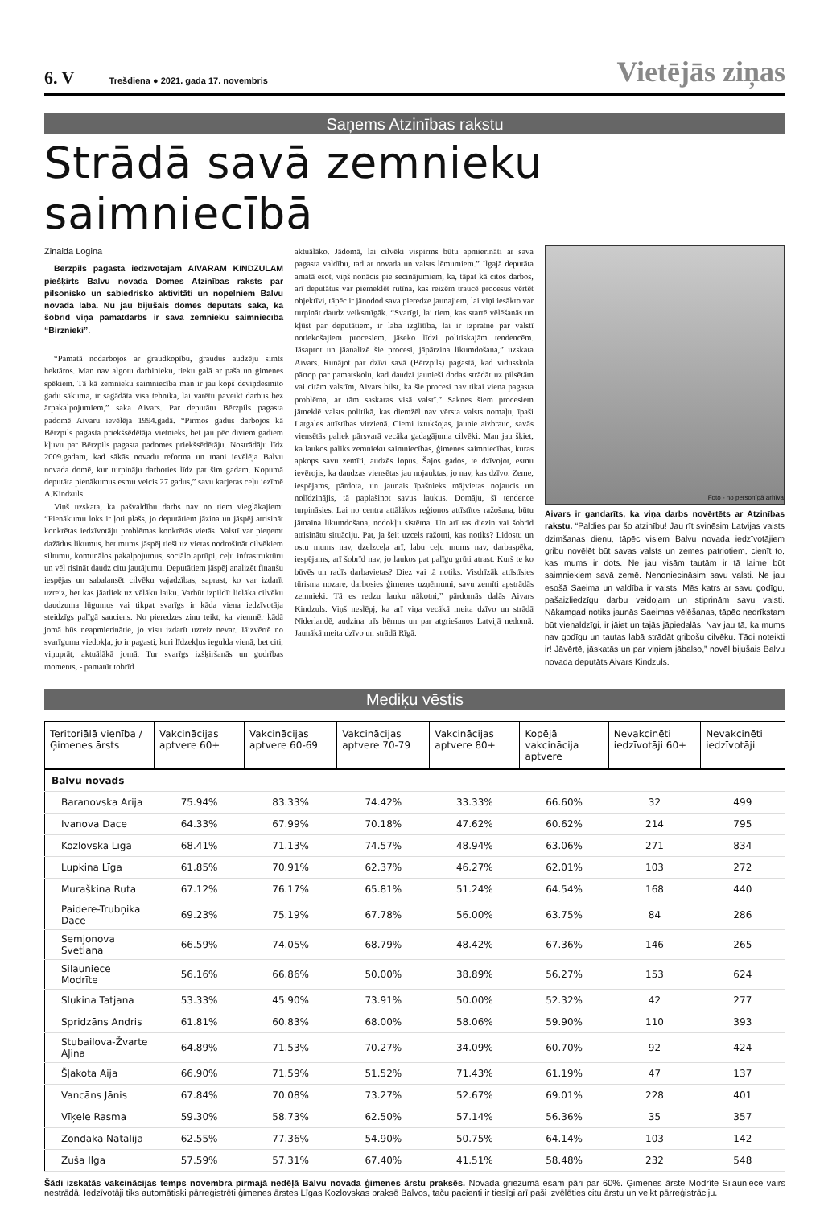6. V Trešdiena ● 2021. gada 17. novembris
Vietējās ziņas
Saņems Atzinības rakstu
Strādā savā zemnieku saimniecībā
Zinaida Logina
Bērzpils pagasta iedzīvotājam AIVARAM KINDZULAM piešķirts Balvu novada Domes Atzinības raksts par pilsonisko un sabiedrisko aktivitāti un nopelniem Balvu novada labā. Nu jau bijušais domes deputāts saka, ka šobrīd viņa pamatdarbs ir savā zemnieku saimniecībā “Birznieki”.
“Pamatā nodarbojos ar graudkopību, graudus audzēju simts hektāros. Man nav algotu darbinieku, tieku galā ar paša un ģimenes spēkiem. Tā kā zemnieku saimniecība man ir jau kopš deviņdesmito gadu sākuma, ir sagādāta visa tehnika, lai varētu paveikt darbus bez ārpakalpojumiem,” saka Aivars. Par deputātu Bērzpils pagasta padomē Aivaru ievēlēja 1994.gadā. “Pirmos gadus darbojos kā Bērzpils pagasta priekšsēdētāja vietnieks, bet jau pēc diviem gadiem kļuvu par Bērzpils pagasta padomes priekšsēdētāju. Nostrādāju līdz 2009.gadam, kad sākās novadu reforma un mani ievēlēja Balvu novada domē, kur turpināju darboties līdz pat šim gadam. Kopumā deputāta pienākumus esmu veicis 27 gadus,” savu karjeras ceļu iezīmē A.Kindzuls.
Viņš uzskata, ka pašvaldību darbs nav no tiem vieglākajiem: “Pienākumu loks ir ļoti plašs, jo deputātiem jāzina un jāspēj atrisināt konkrētas iedzīvotāju problēmas konkrētās vietās. Valstī var pieņemt dažādus likumus, bet mums jāspēj tieši uz vietas nodrošināt cilvēkiem siltumu, komunālos pakalpojumus, sociālo aprūpi, ceļu infrastruktūru un vēl risināt daudz citu jautājumu. Deputātiem jāspēj analizēt finanšu iespējas un sabalansēt cilvēku vajadzības, saprast, ko var izdarīt uzreiz, bet kas jāatliek uz vēlāku laiku. Varbūt izpildīt lielāka cilvēku daudzuma lūgumus vai tikpat svarīgs ir kāda viena iedzīvotāja steidzīgs palīgā sauciens. No pieredzes zinu teikt, ka vienmēr kādā jomā būs neapmierinātie, jo visu izdarīt uzreiz nevar. Jāizvērtē no svarīguma viedokļa, jo ir pagasti, kuri līdzekļus iegulda vienā, bet citi, viņuprāt, aktuālākā jomā. Tur svarīgs izšķiršanās un gudrības moments, - pamanīt tobrīd
aktuālāko. Jādomā, lai cilvēki vispirms būtu apmierināti ar sava pagasta valdību, tad ar novada un valsts lēmumiem.” Ilgajā deputāta amatā esot, viņš nonācis pie secinājumiem, ka, tāpat kā citos darbos, arī deputātus var piemeklēt rutīna, kas reizēm traucē procesus vērtēt objektīvi, tāpēc ir jānodod sava pieredze jaunajiem, lai viņi iesākto var turpināt daudz veiksmīgāk. “Svarīgi, lai tiem, kas startē vēlēšanās un kļūst par deputātiem, ir laba izglītība, lai ir izpratne par valstī notiekošajiem procesiem, jāseko līdzi politiskajām tendencēm. Jāsaprot un jāanalizē šie procesi, jāpārzina likumdošana,” uzskata Aivars. Runājot par dzīvi savā (Bērzpils) pagastā, kad vidusskola pārtop par pamatskolu, kad daudzi jaunieši dodas strādāt uz pilsētām vai citām valstīm, Aivars bilst, ka šie procesi nav tikai viena pagasta problēma, ar tām saskaras visā valstī.” Saknes šiem procesiem jāmeklē valsts politikā, kas diemžēl nav vērsta valsts nomaļu, īpaši Latgales attīstības virzienā. Ciemi iztukšojas, jaunie aizbrauc, savās viensētās paliek pārsvarā vecāka gadagājuma cilvēki. Man jau šķiet, ka laukos paliks zemnieku saimniecības, ģimenes saimniecības, kuras apkops savu zemīti, audzēs lopus. Šajos gados, te dzīvojot, esmu ievērojis, ka daudzas viensētas jau nojauktas, jo nav, kas dzīvo. Zeme, iespējams, pārdota, un jaunais īpašnieks mājvietas nojaucis un nolīdzinājis, tā paplašinot savus laukus. Domāju, šī tendence turpināsies. Lai no centra attālākos reģionos attīstītos ražošana, būtu jāmaina likumdošana, nodokļu sistēma. Un arī tas diezin vai šobrīd atrisinātu situāciju. Pat, ja šeit uzcels ražotni, kas notiks? Lidostu un ostu mums nav, dzelzceļa arī, labu ceļu mums nav, darbaspēka, iespējams, arī šobrīd nav, jo laukos pat palīgu grūti atrast. Kurš te ko būvēs un radīs darbavietas? Diez vai tā notiks. Visdrīzāk attīstīsies tūrisma nozare, darbosies ģimenes uzņēmumi, savu zemīti apstrādās zemnieki. Tā es redzu lauku nākotni,” pārdomās dalās Aivars Kindzuls. Viņš neslēpj, ka arī viņa vecākā meita dzīvo un strādā Nīderlandē, audzina trīs bērnus un par atgriešanos Latvijā nedomā. Jaunākā meita dzīvo un strādā Rīgā.
Foto - no personīgā arhīva
Aivars ir gandarīts, ka viņa darbs novērtēts ar Atzinības rakstu. “Paldies par šo atzinību! Jau rīt svinēsim Latvijas valsts dzimšanas dienu, tāpēc visiem Balvu novada iedzīvotājiem gribu novēlēt būt savas valsts un zemes patriotiem, cienīt to, kas mums ir dots. Ne jau visām tautām ir tā laime būt saimniekiem savā zemē. Nenoniecināsim savu valsti. Ne jau esošā Saeima un valdība ir valsts. Mēs katrs ar savu godīgu, pašaizliedzīgu darbu veidojam un stiprinām savu valsti. Nākamgad notiks jaunās Saeimas vēlēšanas, tāpēc nedrīkstam būt vienaldzīgi, ir jāiet un tajās jāpiedalās. Nav jau tā, ka mums nav godīgu un tautas labā strādāt gribošu cilvēku. Tādi noteikti ir! Jāvērtē, jāskatās un par viņiem jābalso,” novēl bijušais Balvu novada deputāts Aivars Kindzuls.
Mediķu vēstis
| Teritoriālā vienība / Ģimenes ārsts | Vakcinācijas aptvere 60+ | Vakcinācijas aptvere 60-69 | Vakcinācijas aptvere 70-79 | Vakcinācijas aptvere 80+ | Kopējā vakcinācija aptvere | Nevakcinēti iedzīvotāji 60+ | Nevakcinēti iedzīvotāji |
| --- | --- | --- | --- | --- | --- | --- | --- |
| Balvu novads | | | | | | | |
| Baranovska Ārija | 75.94% | 83.33% | 74.42% | 33.33% | 66.60% | 32 | 499 |
| Ivanova Dace | 64.33% | 67.99% | 70.18% | 47.62% | 60.62% | 214 | 795 |
| Kozlovska Līga | 68.41% | 71.13% | 74.57% | 48.94% | 63.06% | 271 | 834 |
| Lupkina Līga | 61.85% | 70.91% | 62.37% | 46.27% | 62.01% | 103 | 272 |
| Muraškina Ruta | 67.12% | 76.17% | 65.81% | 51.24% | 64.54% | 168 | 440 |
| Paidere-Trubņika Dace | 69.23% | 75.19% | 67.78% | 56.00% | 63.75% | 84 | 286 |
| Semjonova Svetlana | 66.59% | 74.05% | 68.79% | 48.42% | 67.36% | 146 | 265 |
| Silauniece Modrīte | 56.16% | 66.86% | 50.00% | 38.89% | 56.27% | 153 | 624 |
| Slukina Tatjana | 53.33% | 45.90% | 73.91% | 50.00% | 52.32% | 42 | 277 |
| Spridzāns Andris | 61.81% | 60.83% | 68.00% | 58.06% | 59.90% | 110 | 393 |
| Stubailova-Žvarte Aļina | 64.89% | 71.53% | 70.27% | 34.09% | 60.70% | 92 | 424 |
| Šļakota Aija | 66.90% | 71.59% | 51.52% | 71.43% | 61.19% | 47 | 137 |
| Vancāns Jānis | 67.84% | 70.08% | 73.27% | 52.67% | 69.01% | 228 | 401 |
| Vīķele Rasma | 59.30% | 58.73% | 62.50% | 57.14% | 56.36% | 35 | 357 |
| Zondaka Natālija | 62.55% | 77.36% | 54.90% | 50.75% | 64.14% | 103 | 142 |
| Zuša Ilga | 57.59% | 57.31% | 67.40% | 41.51% | 58.48% | 232 | 548 |
Šādi izskatās vakcinācijas temps novembra pirmajā nedēļā Balvu novada ģimenes ārstu praksēs. Novada griezumā esam pāri par 60%. Ģimenes ārste Modrīte Silauniece vairs nestrādā. Iedzīvotāji tiks automātiski pārreģistrēti ģimenes ārstes Līgas Kozlovskas praksē Balvos, taču pacienti ir tiesīgi arī paši izvēlēties citu ārstu un veikt pārreģistrāciju.